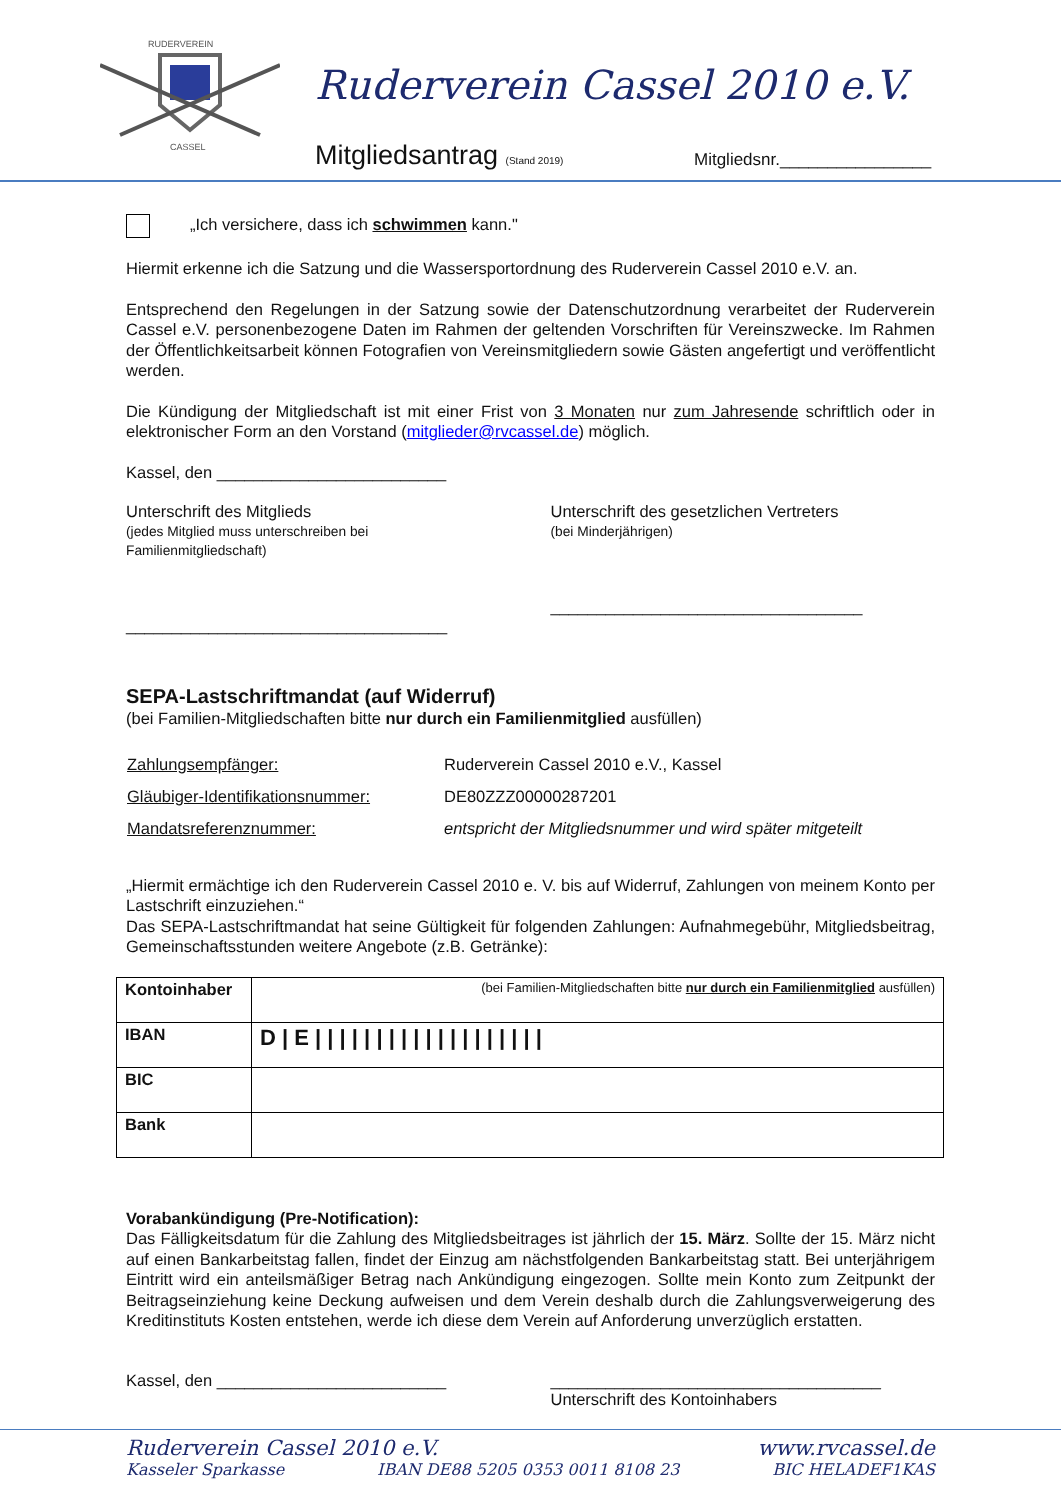RUDERVEREIN
CASSEL
Ruderverein Cassel 2010 e.V.
Mitgliedsantrag (Stand 2019) Mitgliedsnr.________________
„Ich versichere, dass ich schwimmen kann."
Hiermit erkenne ich die Satzung und die Wassersportordnung des Ruderverein Cassel 2010 e.V. an.
Entsprechend den Regelungen in der Satzung sowie der Datenschutzordnung verarbeitet der Ruderverein Cassel e.V. personenbezogene Daten im Rahmen der geltenden Vorschriften für Vereinszwecke. Im Rahmen der Öffentlichkeitsarbeit können Fotografien von Vereinsmitgliedern sowie Gästen angefertigt und veröffentlicht werden.
Die Kündigung der Mitgliedschaft ist mit einer Frist von 3 Monaten nur zum Jahresende schriftlich oder in elektronischer Form an den Vorstand (mitglieder@rvcassel.de) möglich.
Kassel, den _________________________
Unterschrift des Mitglieds
(jedes Mitglied muss unterschreiben bei Familienmitgliedschaft)
___________________________________
Unterschrift des gesetzlichen Vertreters
(bei Minderjährigen)
__________________________________
SEPA-Lastschriftmandat (auf Widerruf)
(bei Familien-Mitgliedschaften bitte nur durch ein Familienmitglied ausfüllen)
| Zahlungsempfänger: | Ruderverein Cassel 2010 e.V., Kassel |
| Gläubiger-Identifikationsnummer: | DE80ZZZ00000287201 |
| Mandatsreferenznummer: | entspricht der Mitgliedsnummer und wird später mitgeteilt |
„Hiermit ermächtige ich den Ruderverein Cassel 2010 e. V. bis auf Widerruf, Zahlungen von meinem Konto per Lastschrift einzuziehen.“
Das SEPA-Lastschriftmandat hat seine Gültigkeit für folgenden Zahlungen: Aufnahmegebühr, Mitgliedsbeitrag, Gemeinschaftsstunden weitere Angebote (z.B. Getränke):
| Kontoinhaber | (bei Familien-Mitgliedschaften bitte nur durch ein Familienmitglied ausfüllen) |
| IBAN | D / E / / / / / / / / / / / / / / / / / / / |
| BIC | |
| Bank | |
Vorabankündigung (Pre-Notification):
Das Fälligkeitsdatum für die Zahlung des Mitgliedsbeitrages ist jährlich der 15. März. Sollte der 15. März nicht auf einen Bankarbeitstag fallen, findet der Einzug am nächstfolgenden Bankarbeitstag statt. Bei unterjährigem Eintritt wird ein anteilsmäßiger Betrag nach Ankündigung eingezogen. Sollte mein Konto zum Zeitpunkt der Beitragseinziehung keine Deckung aufweisen und dem Verein deshalb durch die Zahlungsverweigerung des Kreditinstituts Kosten entstehen, werde ich diese dem Verein auf Anforderung unverzüglich erstatten.
Kassel, den _________________________
____________________________________
Unterschrift des Kontoinhabers
Ruderverein Cassel 2010 e.V. www.rvcassel.de
Kasseler Sparkasse IBAN DE88 5205 0353 0011 8108 23 BIC HELADEF1KAS